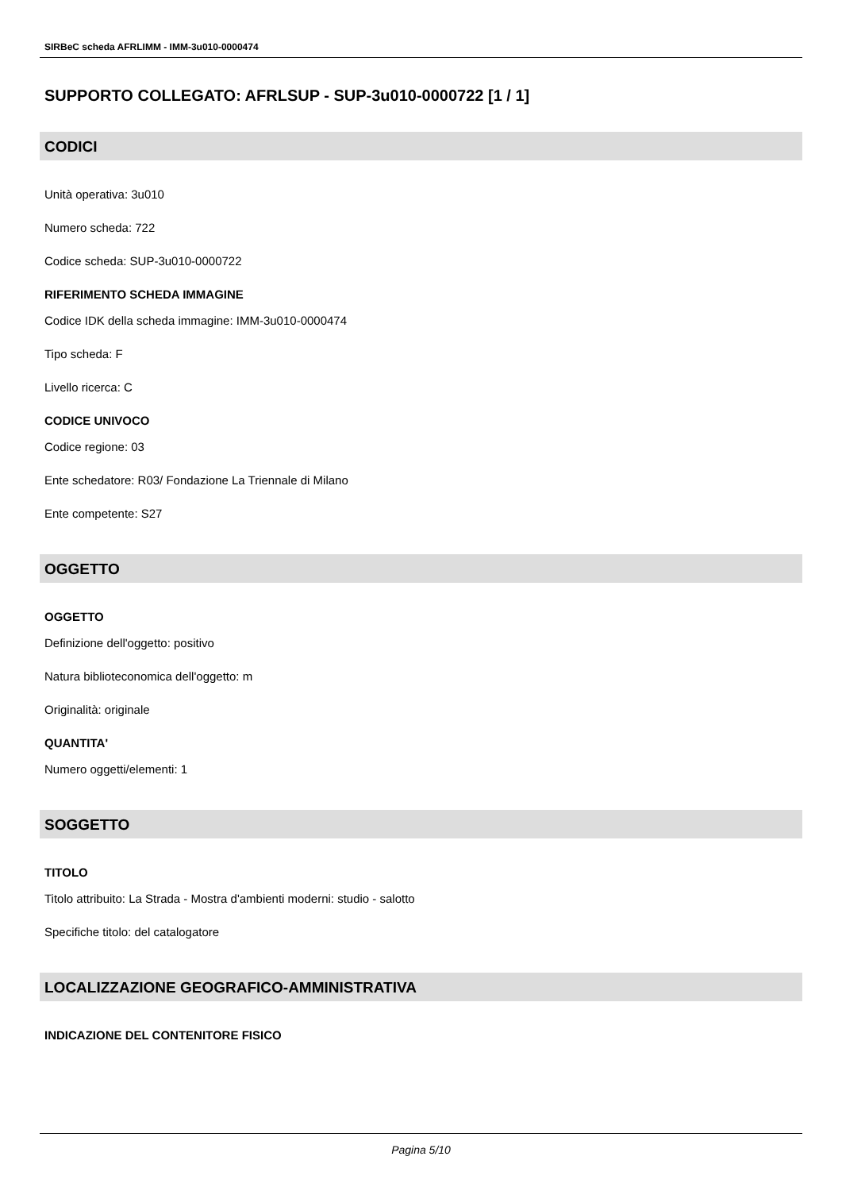SIRBeC scheda AFRLIMM - IMM-3u010-0000474
SUPPORTO COLLEGATO: AFRLSUP - SUP-3u010-0000722 [1 / 1]
CODICI
Unità operativa: 3u010
Numero scheda: 722
Codice scheda: SUP-3u010-0000722
RIFERIMENTO SCHEDA IMMAGINE
Codice IDK della scheda immagine: IMM-3u010-0000474
Tipo scheda: F
Livello ricerca: C
CODICE UNIVOCO
Codice regione: 03
Ente schedatore: R03/ Fondazione La Triennale di Milano
Ente competente: S27
OGGETTO
OGGETTO
Definizione dell'oggetto: positivo
Natura biblioteconomica dell'oggetto: m
Originalità: originale
QUANTITA'
Numero oggetti/elementi: 1
SOGGETTO
TITOLO
Titolo attribuito: La Strada - Mostra d'ambienti moderni: studio - salotto
Specifiche titolo: del catalogatore
LOCALIZZAZIONE GEOGRAFICO-AMMINISTRATIVA
INDICAZIONE DEL CONTENITORE FISICO
Pagina 5/10